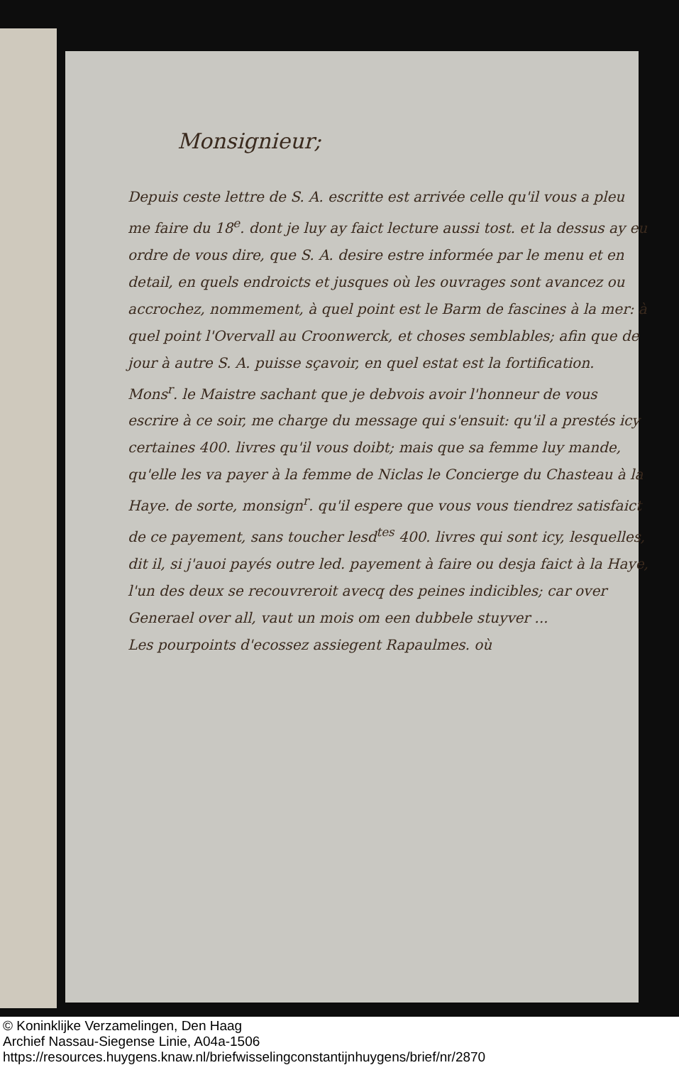Monsignieur;
Depuis ceste lettre de S. A. escritte est arrivée celle qu'il vous a pleu me faire du 18<sup>e</sup>. dont je luy ay faict lecture aussi tost. et la dessus ay eu ordre de vous dire, que S. A. desire estre informée par le menu et en detail, en quels endroicts et jusques où les ouvrages sont avancez ou accrochez, nommement, à quel point est le Barm de fascines à la mer: à quel point l'Overvall au Croonwerck, et choses semblables; afin que de jour à autre S. A. puisse sçavoir, en quel estat est la fortification.
Mons<sup>r</sup>. le Maistre sachant que je debvois avoir l'honneur de vous escrire à ce soir, me charge du message qui s'ensuit: qu'il a prestés icy certaines 400. livres qu'il vous doibt; mais que sa femme luy mande, qu'elle les va payer à la femme de Niclas le Concierge du Chasteau à la Haye. de sorte, monsign<sup>r</sup>. qu'il espere que vous vous tiendrez satisfaict de ce payement, sans toucher lesd<sup>tes</sup> 400. livres qui sont icy, lesquelles, dit il, si j'auoi payés outre led. payement à faire ou desja faict à la Haye, l'un des deux se recouvreroit avecq des peines indicibles; car over Generael over all, vaut un mois om een dubbele stuyver ...
Les pourpoints d'ecossez assiegent Rapaulmes. où
© Koninklijke Verzamelingen, Den Haag
Archief Nassau-Siegense Linie, A04a-1506
https://resources.huygens.knaw.nl/briefwisselingconstantijnhuygens/brief/nr/2870